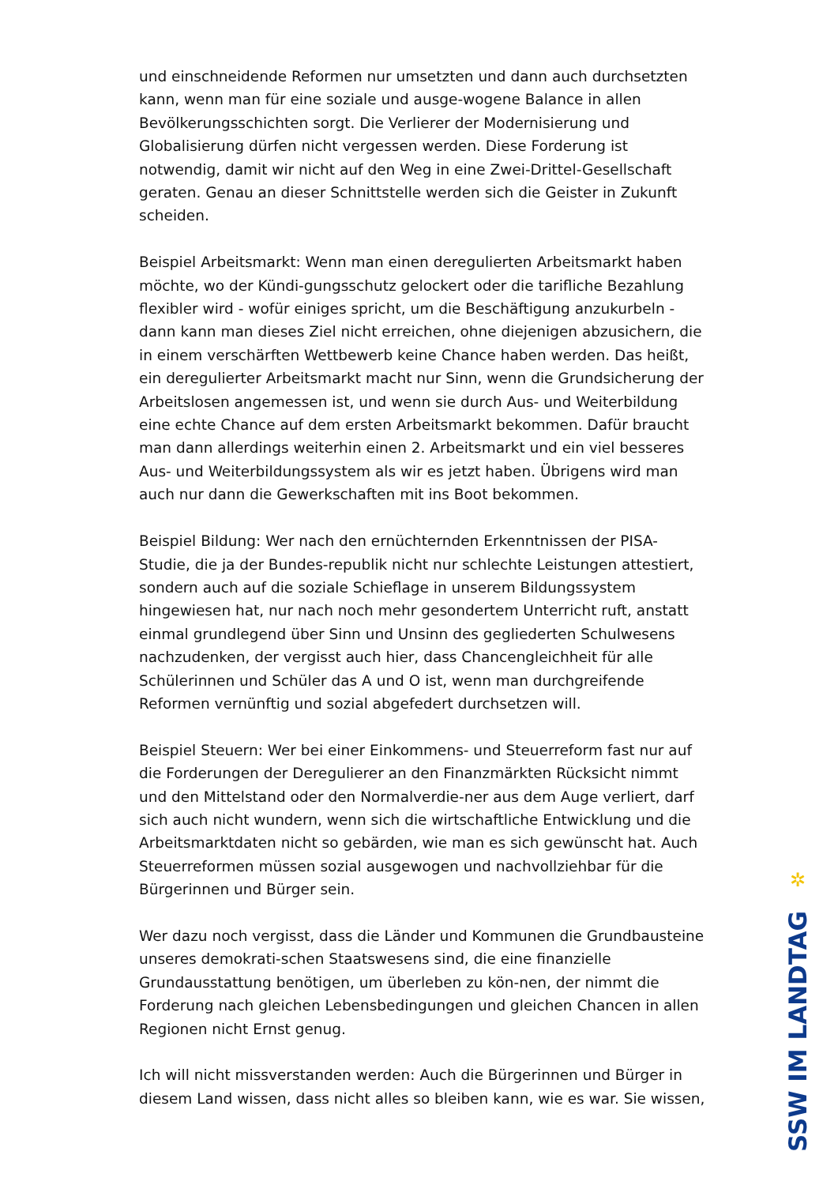und einschneidende Reformen nur umsetzten und dann auch durchsetzten kann, wenn man für eine soziale und ausge-wogene Balance in allen Bevölkerungsschichten sorgt. Die Verlierer der Modernisierung und Globalisierung dürfen nicht vergessen werden. Diese Forderung ist notwendig, damit wir nicht auf den Weg in eine Zwei-Drittel-Gesellschaft geraten. Genau an dieser Schnittstelle werden sich die Geister in Zukunft scheiden.
Beispiel Arbeitsmarkt: Wenn man einen deregulierten Arbeitsmarkt haben möchte, wo der Kündi-gungsschutz gelockert oder die tarifliche Bezahlung flexibler wird - wofür einiges spricht, um die Beschäftigung anzukurbeln - dann kann man dieses Ziel nicht erreichen, ohne diejenigen abzusichern, die in einem verschärften Wettbewerb keine Chance haben werden. Das heißt, ein deregulierter Arbeitsmarkt macht nur Sinn, wenn die Grundsicherung der Arbeitslosen angemessen ist, und wenn sie durch Aus- und Weiterbildung eine echte Chance auf dem ersten Arbeitsmarkt bekommen. Dafür braucht man dann allerdings weiterhin einen 2. Arbeitsmarkt und ein viel besseres Aus- und Weiterbildungssystem als wir es jetzt haben. Übrigens wird man auch nur dann die Gewerkschaften mit ins Boot bekommen.
Beispiel Bildung: Wer nach den ernüchternden Erkenntnissen der PISA-Studie, die ja der Bundes-republik nicht nur schlechte Leistungen attestiert, sondern auch auf die soziale Schieflage in unserem Bildungssystem hingewiesen hat, nur nach noch mehr gesondertem Unterricht ruft, anstatt einmal grundlegend über Sinn und Unsinn des gegliederten Schulwesens nachzudenken, der vergisst auch hier, dass Chancengleichheit für alle Schülerinnen und Schüler das A und O ist, wenn man durchgreifende Reformen vernünftig und sozial abgefedert durchsetzen will.
Beispiel Steuern: Wer bei einer Einkommens- und Steuerreform fast nur auf die Forderungen der Deregulierer an den Finanzmärkten Rücksicht nimmt und den Mittelstand oder den Normalverdie-ner aus dem Auge verliert, darf sich auch nicht wundern, wenn sich die wirtschaftliche Entwicklung und die Arbeitsmarktdaten nicht so gebärden, wie man es sich gewünscht hat. Auch Steuerreformen müssen sozial ausgewogen und nachvollziehbar für die Bürgerinnen und Bürger sein.
Wer dazu noch vergisst, dass die Länder und Kommunen die Grundbausteine unseres demokrati-schen Staatswesens sind, die eine finanzielle Grundausstattung benötigen, um überleben zu kön-nen, der nimmt die Forderung nach gleichen Lebensbedingungen und gleichen Chancen in allen Regionen nicht Ernst genug.
Ich will nicht missverstanden werden: Auch die Bürgerinnen und Bürger in diesem Land wissen, dass nicht alles so bleiben kann, wie es war. Sie wissen,
✲
SSW IM LANDTAG